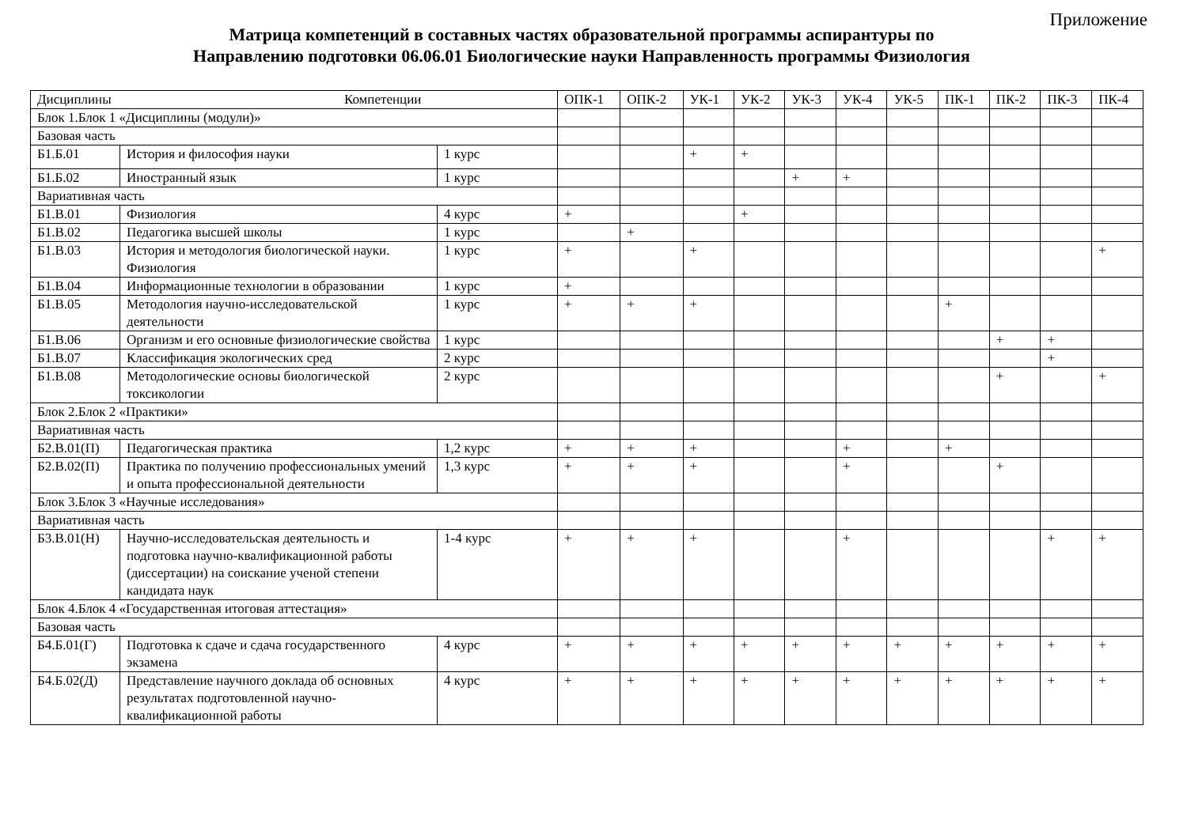Приложение
Матрица компетенций в составных частях образовательной программы аспирантуры по
Направлению подготовки 06.06.01 Биологические науки Направленность программы Физиология
| Дисциплины Компетенции | | | ОПК-1 | ОПК-2 | УК-1 | УК-2 | УК-3 | УК-4 | УК-5 | ПК-1 | ПК-2 | ПК-3 | ПК-4 |
| --- | --- | --- | --- | --- | --- | --- | --- | --- | --- | --- | --- | --- | --- |
| Блок 1.Блок 1 «Дисциплины (модули)» | | | | | | | | | | | | | |
| Базовая часть | | | | | | | | | | | | | |
| Б1.Б.01 | История и философия науки | 1 курс | | | + | + | | | | | | | |
| Б1.Б.02 | Иностранный язык | 1 курс | | | | | + | + | | | | | |
| Вариативная часть | | | | | | | | | | | | | |
| Б1.В.01 | Физиология | 4 курс | + | | | + | | | | | | | |
| Б1.В.02 | Педагогика высшей школы | 1 курс | | + | | | | | | | | | |
| Б1.В.03 | История и методология биологической науки. Физиология | 1 курс | + | | + | | | | | | | | + |
| Б1.В.04 | Информационные технологии в образовании | 1 курс | + | | | | | | | | | | |
| Б1.В.05 | Методология научно-исследовательской деятельности | 1 курс | + | + | + | | | | | + | | | |
| Б1.В.06 | Организм и его основные физиологические свойства | 1 курс | | | | | | | | | + | + | |
| Б1.В.07 | Классификация экологических сред | 2 курс | | | | | | | | | | + | |
| Б1.В.08 | Методологические основы биологической токсикологии | 2 курс | | | | | | | | | + | | + |
| Блок 2.Блок 2 «Практики» | | | | | | | | | | | | | |
| Вариативная часть | | | | | | | | | | | | | |
| Б2.В.01(П) | Педагогическая практика | 1,2 курс | + | + | + | | | + | | + | | | |
| Б2.В.02(П) | Практика по получению профессиональных умений и опыта профессиональной деятельности | 1,3 курс | + | + | + | | | + | | | + | | |
| Блок 3.Блок 3 «Научные исследования» | | | | | | | | | | | | | |
| Вариативная часть | | | | | | | | | | | | | |
| Б3.В.01(Н) | Научно-исследовательская деятельность и подготовка научно-квалификационной работы (диссертации) на соискание ученой степени кандидата наук | 1-4 курс | + | + | + | | | + | | | | + | + |
| Блок 4.Блок 4 «Государственная итоговая аттестация» | | | | | | | | | | | | | |
| Базовая часть | | | | | | | | | | | | | |
| Б4.Б.01(Г) | Подготовка к сдаче и сдача государственного экзамена | 4 курс | + | + | + | + | + | + | + | + | + | + | + |
| Б4.Б.02(Д) | Представление научного доклада об основных результатах подготовленной научно-квалификационной работы | 4 курс | + | + | + | + | + | + | + | + | + | + | + |